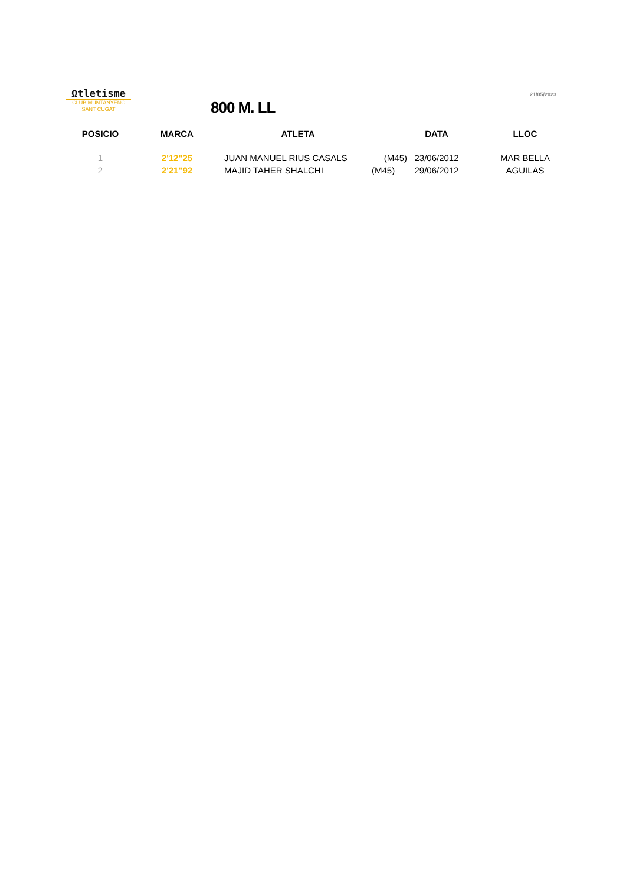Ωtletisme
CLUB MUNTANYENC
SANT CUGAT
800 M. LL
21/05/2023
| POSICIO | MARCA | ATLETA | | DATA | LLOC |
| --- | --- | --- | --- | --- | --- |
| 1 | 2'12"25 | JUAN MANUEL RIUS CASALS | (M45) | 23/06/2012 | MAR BELLA |
| 2 | 2'21"92 | MAJID TAHER SHALCHI | (M45) | 29/06/2012 | AGUILAS |